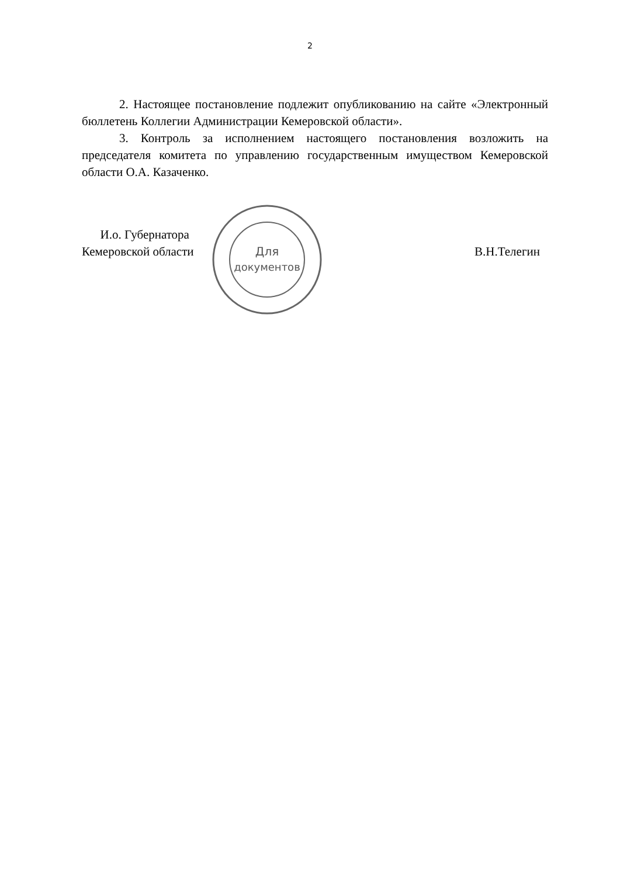2
2. Настоящее постановление подлежит опубликованию на сайте «Электронный бюллетень Коллегии Администрации Кемеровской области».
3. Контроль за исполнением настоящего постановления возложить на председателя комитета по управлению государственным имуществом Кемеровской области О.А. Казаченко.
Для
документов
И.о. Губернатора
Кемеровской области
В.Н.Телегин